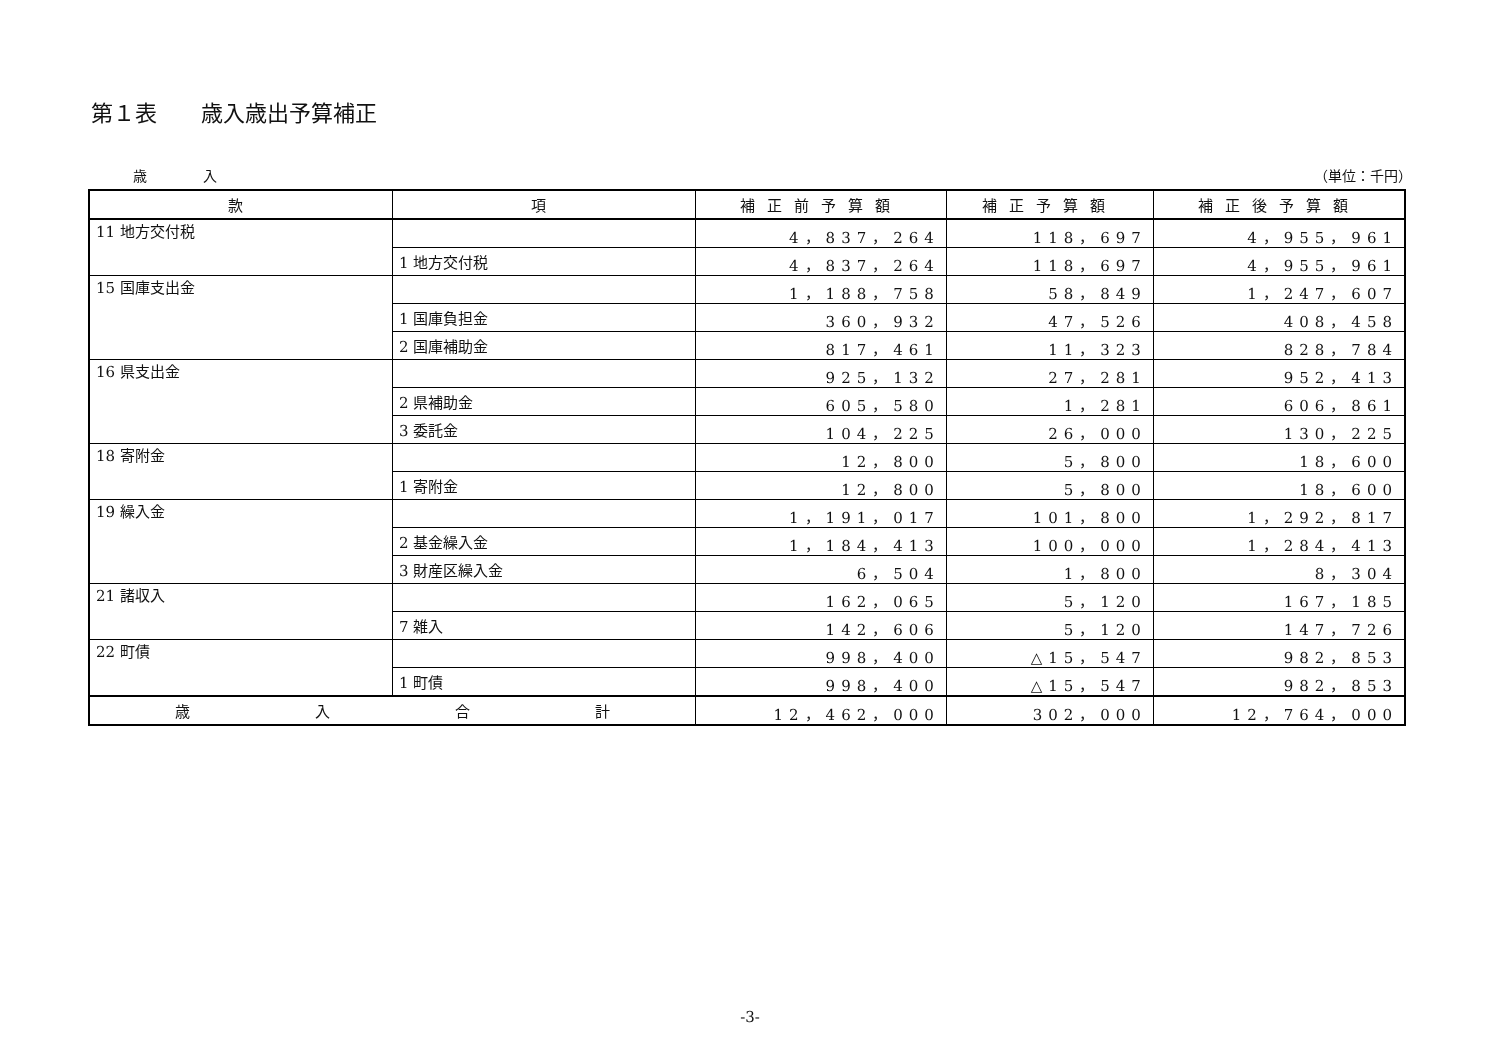第１表　　歳入歳出予算補正
歳　　　　入 （単位：千円）
| 款 | 項 | 補正前予算額 | 補正予算額 | 補正後予算額 |
| --- | --- | --- | --- | --- |
| 11 地方交付税 | | 4，837，264 | 118，697 | 4，955，961 |
| | 1 地方交付税 | 4，837，264 | 118，697 | 4，955，961 |
| 15 国庫支出金 | | 1，188，758 | 58，849 | 1，247，607 |
| | 1 国庫負担金 | 360，932 | 47，526 | 408，458 |
| | 2 国庫補助金 | 817，461 | 11，323 | 828，784 |
| 16 県支出金 | | 925，132 | 27，281 | 952，413 |
| | 2 県補助金 | 605，580 | 1，281 | 606，861 |
| | 3 委託金 | 104，225 | 26，000 | 130，225 |
| 18 寄附金 | | 12，800 | 5，800 | 18，600 |
| | 1 寄附金 | 12，800 | 5，800 | 18，600 |
| 19 繰入金 | | 1，191，017 | 101，800 | 1，292，817 |
| | 2 基金繰入金 | 1，184，413 | 100，000 | 1，284，413 |
| | 3 財産区繰入金 | 6，504 | 1，800 | 8，304 |
| 21 諸収入 | | 162，065 | 5，120 | 167，185 |
| | 7 雑入 | 142，606 | 5，120 | 147，726 |
| 22 町債 | | 998，400 | △15，547 | 982，853 |
| | 1 町債 | 998，400 | △15，547 | 982，853 |
| 歳 入 合 計 | | 12，462，000 | 302，000 | 12，764，000 |
-3-